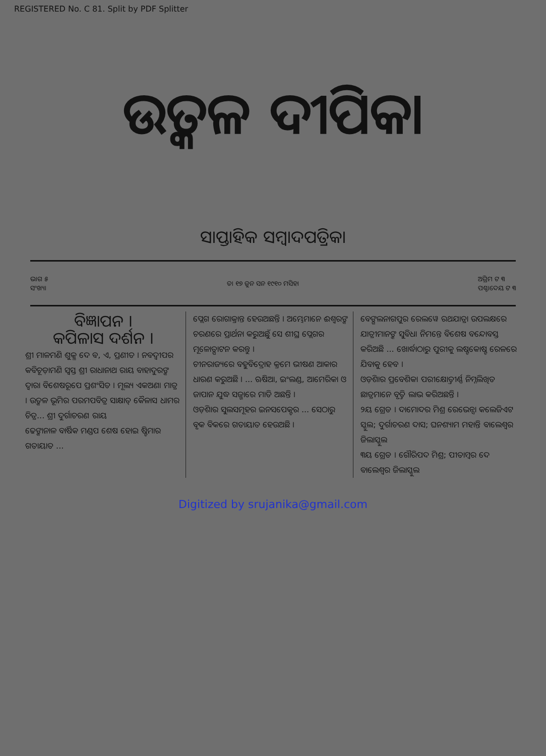REGISTERED No. C 81. Split by PDF Splitter
ଉତ୍କଳ ଦୀପିକା
ସାପ୍ତାହିକ ସମ୍ବାଦପତ୍ରିକା
ଭାଗ ୫
ସଂଖ୍ୟା ତା ୧୭ ଜୁନ ସନ ୧୯୧୦ ମସିହା ଅଗ୍ରିମ ଟ ୩
ପଶ୍ଚାଦେୟ ଟ ୩
ବିଜ୍ଞାପନ ।
କପିଳାସ ଦର୍ଶନ ।
ଶ୍ରୀ ମାଳମଣି ଶୁକ୍ଳ ଦେ ବ, ଏ, ପ୍ରଣୀତ । ନବଦ୍ୱୀପର କବିଚୂଡ଼ାମଣି ସ୍ୱସ୍ତ ଶ୍ରୀ ରାଧାନାଥ ରାୟ ବାହାଦୁରଙ୍କ ଦ୍ୱାରା ବିଶେଷରୂପେ ପ୍ରଶଂସିତ । ମୂଲ୍ୟ ଏକଅଣା ମାତ୍ର । ଉତ୍କଳ ଭୂମିର ପରମପବିତ୍ର ସାକ୍ଷାତ୍ କୈଳାସ ଧାମର ଚିତ୍ର... ଶ୍ରୀ ଦୁର୍ଗାଚରଣ ରାୟ
ଢେଙ୍କାନାଳ ବାର୍ଷିକ ମଣ୍ଡପ ଶେଷ ହୋଇ ଷ୍ଟିମାର ଗତାୟାତ ...
ପ୍ଲେଗ ରୋଗାକ୍ରାନ୍ତ ହେଉଅଛନ୍ତି । ଅମ୍ଭେମାନେ ଈଶ୍ୱରଙ୍କ ଚରଣରେ ପ୍ରାର୍ଥନା କରୁଅଛୁଁ ସେ ଶୀଘ୍ର ପ୍ଲେଗର ମୂଳୋତ୍ପାଟନ କରନ୍ତୁ ।
ଚୀନରାଜ୍ୟରେ ବହୁବିଦ୍ରୋହ କ୍ରମେ ଭୀଷଣ ଆକାର ଧାରଣ କରୁଅଛି । ... ଋଷିଆ, ଇଂଲଣ୍ଡ, ଆମେରିକା ଓ ଜାପାନ ଯୁଦ୍ଧ ସଜ୍ଜାରେ ମାତି ଅଛନ୍ତି ।
ଓଡ଼ିଶାର ସୁଲସମୂହର ଇନସପେକ୍ଟର ... ସେଠାରୁ ବୃକ ବିକରେ ଗତାୟାତ ହେଉଅଛି ।
ବେଙ୍ଗଲନାଗପୁର ରେଲୱେ ରଥଯାତ୍ରା ଉପଲକ୍ଷରେ ଯାତ୍ରୀମାନଙ୍କ ସୁବିଧା ନିମନ୍ତେ ବିଶେଷ ବନ୍ଦୋବସ୍ତ କରିଅଛି ... ଖୋର୍ଦ୍ଧାଠାରୁ ପୁରୀକୁ ଲଷ୍ଟକୋଷ୍ଟ ରେଳରେ ଯିବାକୁ ହେବ ।
ଓଡ଼ିଶାର ପ୍ରବେଶିକା ପରୀକ୍ଷୋତ୍ତୀର୍ଣ୍ଣ ନିମ୍ନଲିଖିତ ଛାତ୍ରମାନେ ବୃତ୍ତି ଲାଭ କରିଅଛନ୍ତି ।
୨ୟ ଗ୍ରେଡ । ଦାମୋଦର ମିଶ୍ର ରେଭେନ୍ସା କଲେଜିଏଟ ସ୍କୁଲ; ଦୁର୍ଗାଚରଣ ଦାସ; ଘନଶ୍ୟାମ ମହାନ୍ତି ବାଲେଶ୍ୱର ଜିଲାସ୍କୁଲ
୩ୟ ଗ୍ରେଡ । ଗୌରିପଦ ମିଶ୍ର; ପୀତାମ୍ବର ଦେ ବାଲେଶ୍ୱର ଜିଲାସ୍କୁଲ
Digitized by srujanika@gmail.com